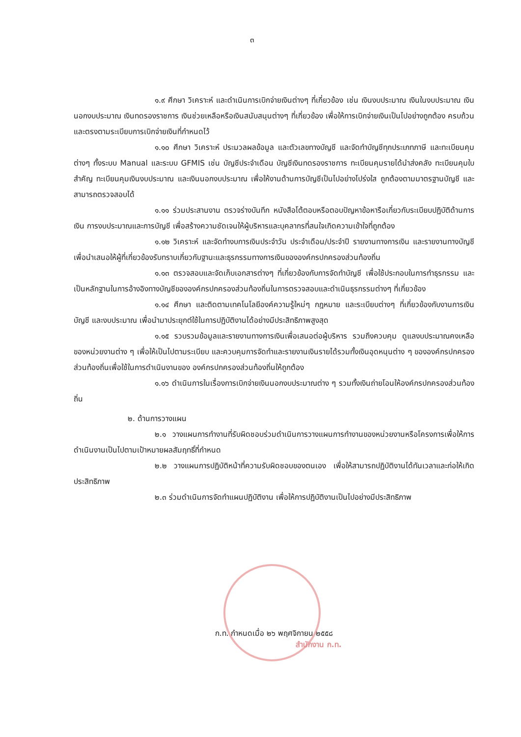๓
๑.๙ ศึกษา วิเคราะห์ และดำเนินการเบิกจ่ายเงินต่างๆ ที่เกี่ยวข้อง เช่น เงินงบประมาณ เงินในงบประมาณ เงินนอกงบประมาณ เงินทดรองราชการ เงินช่วยเหลือหรือเงินสนับสนุนต่างๆ ที่เกี่ยวข้อง เพื่อให้การเบิกจ่ายเงินเป็นไปอย่างถูกต้อง ครบถ้วน และตรงตามระเบียบการเบิกจ่ายเงินที่กำหนดไว้
๑.๑๐ ศึกษา วิเคราะห์ ประมวลผลข้อมูล และตัวเลขทางบัญชี และจัดทำบัญชีทุกประเภทภาษี และทะเบียนคุมต่างๆ ทั้งระบบ Manual และระบบ GFMIS เช่น บัญชีประจำเดือน บัญชีเงินทดรองราชการ ทะเบียนคุมรายได้นำส่งคลัง ทะเบียนคุมใบสำคัญ ทะเบียนคุมเงินงบประมาณ และเงินนอกงบประมาณ เพื่อให้งานด้านการบัญชีเป็นไปอย่างโปร่งใส ถูกต้องตามมาตรฐานบัญชี และสามารถตรวจสอบได้
๑.๑๑ ร่วมประสานงาน ตรวจร่างบันทึก หนังสือโต้ตอบหรือตอบปัญหาข้อหารือเกี่ยวกับระเบียบปฏิบัติด้านการเงิน การงบประมาณและการบัญชี เพื่อสร้างความชัดเจนให้ผู้บริหารและบุคลากรที่สนใจเกิดความเข้าใจที่ถูกต้อง
๑.๑๒ วิเคราะห์ และจัดทำงบการเงินประจำวัน ประจำเดือน/ประจำปี รายงานทางการเงิน และรายงานทางบัญชี เพื่อนำเสนอให้ผู้ที่เกี่ยวข้องรับทราบเกี่ยวกับฐานะและธุรกรรมทางการเงินขององค์กรปกครองส่วนท้องถิ่น
๑.๑๓ ตรวจสอบและจัดเก็บเอกสารต่างๆ ที่เกี่ยวข้องกับการจัดทำบัญชี เพื่อใช้ประกอบในการทำธุรกรรม และเป็นหลักฐานในการอ้างอิงทางบัญชีขององค์กรปกครองส่วนท้องถิ่นในการตรวจสอบและดำเนินธุรกรรมต่างๆ ที่เกี่ยวข้อง
๑.๑๔ ศึกษา และติดตามเทคโนโลยีองค์ความรู้ใหม่ๆ กฎหมาย และระเบียบต่างๆ ที่เกี่ยวข้องกับงานการเงิน บัญชี และงบประมาณ เพื่อนำมาประยุกต์ใช้ในการปฏิบัติงานได้อย่างมีประสิทธิภาพสูงสุด
๑.๑๕ รวบรวมข้อมูลและรายงานทางการเงินเพื่อเสนอต่อผู้บริหาร รวมถึงควบคุม ดูแลงบประมาณคงเหลือของหน่วยงานต่าง ๆ เพื่อให้เป็นไปตามระเบียบ และควบคุมการจัดทำและรายงานเงินรายได้รวมทั้งเงินอุดหนุนต่าง ๆ ขององค์กรปกครองส่วนท้องถิ่นเพื่อใช้ในการดำเนินงานของ องค์กรปกครองส่วนท้องถิ่นให้ถูกต้อง
๑.๑๖ ดำเนินการในเรื่องการเบิกจ่ายเงินนอกงบประมาณต่าง ๆ รวมทั้งเงินถ่ายโอนให้องค์กรปกครองส่วนท้องถิ่น
๒. ด้านการวางแผน
๒.๑ วางแผนการทำงานที่รับผิดชอบร่วมดำเนินการวางแผนการทำงานของหน่วยงานหรือโครงการเพื่อให้การดำเนินงานเป็นไปตามเป้าหมายผลสัมฤทธิ์ที่กำหนด
๒.๒ วางแผนการปฏิบัติหน้าที่ความรับผิดชอบของตนเอง เพื่อให้สามารถปฏิบัติงานได้ทันเวลาและก่อให้เกิดประสิทธิภาพ
๒.๓ ร่วมดำเนินการจัดทำแผนปฏิบัติงาน เพื่อให้การปฏิบัติงานเป็นไปอย่างมีประสิทธิภาพ
สำนักงาน ก.ท.
ก.ท. กำหนดเมื่อ ๒๖ พฤศจิกายน ๒๕๕๘